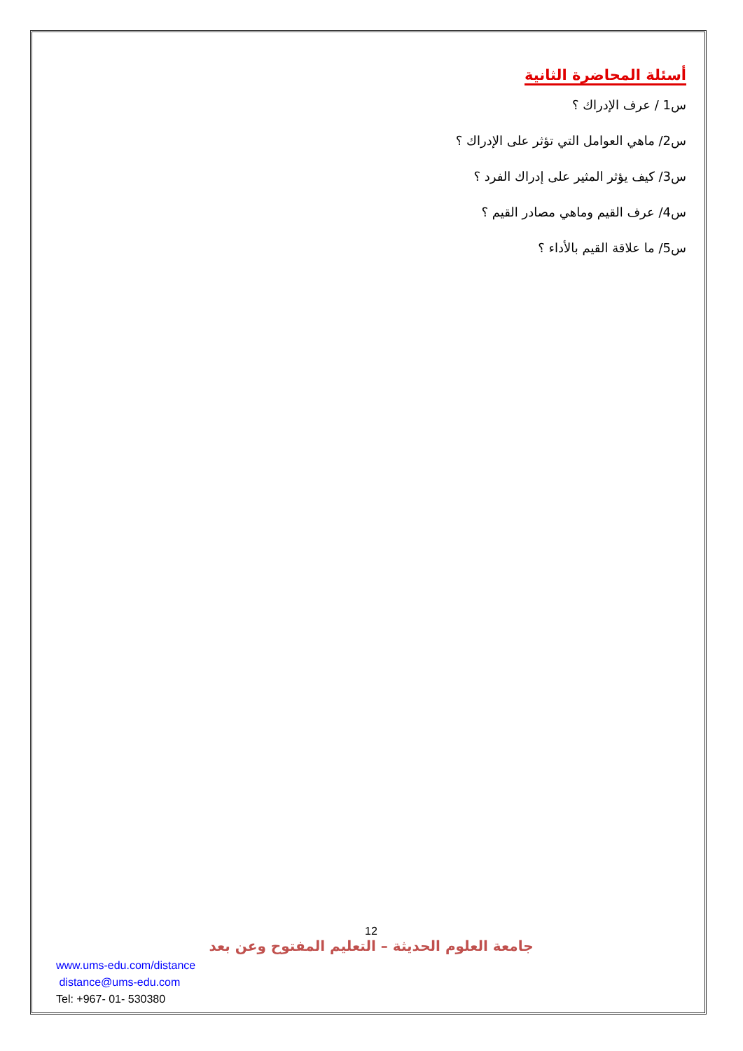أسئلة المحاضرة الثانية
س1 / عرف الإدراك ؟
س2/ ماهي العوامل التي تؤثر على الإدراك ؟
س3/ كيف يؤثر المثير على إدراك الفرد ؟
س4/ عرف القيم وماهي مصادر القيم ؟
س5/ ما علاقة القيم بالأداء ؟
12
جامعة العلوم الحديثة – التعليم المفتوح وعن بعد
www.ums-edu.com/distance
distance@ums-edu.com
Tel: +967- 01- 530380